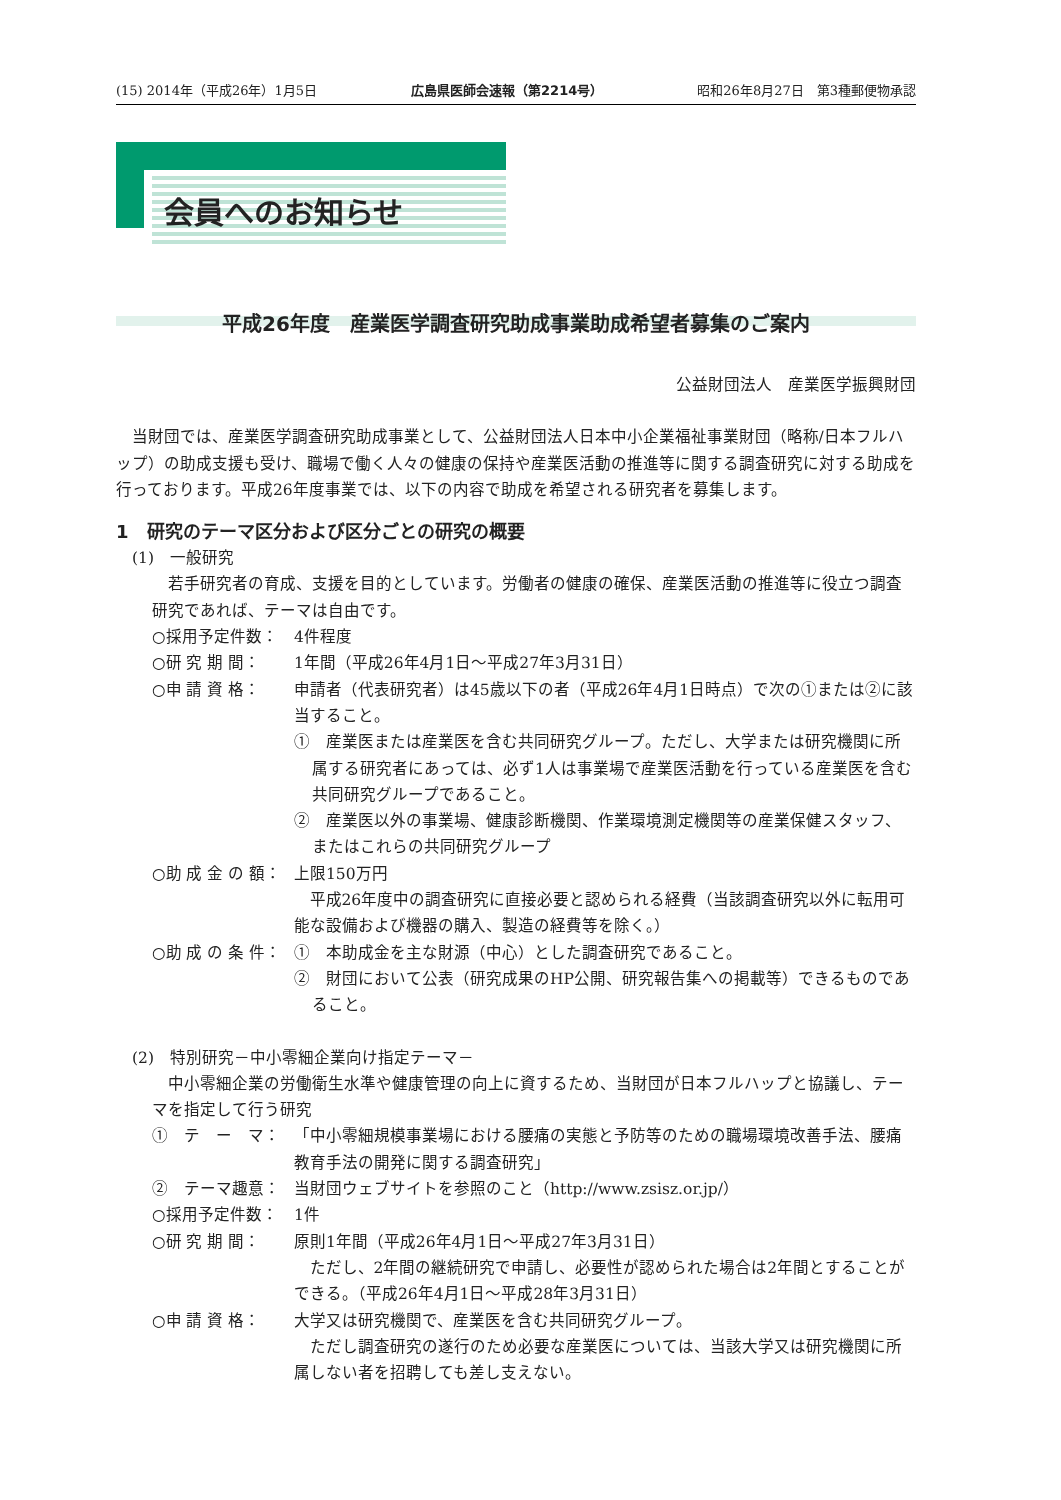(15) 2014年（平成26年）1月5日 広島県医師会速報（第2214号） 昭和26年8月27日　第3種郵便物承認
会員へのお知らせ
平成26年度　産業医学調査研究助成事業助成希望者募集のご案内
公益財団法人　産業医学振興財団
当財団では、産業医学調査研究助成事業として、公益財団法人日本中小企業福祉事業財団（略称/日本フルハップ）の助成支援も受け、職場で働く人々の健康の保持や産業医活動の推進等に関する調査研究に対する助成を行っております。平成26年度事業では、以下の内容で助成を希望される研究者を募集します。
1　研究のテーマ区分および区分ごとの研究の概要
(1)　一般研究
若手研究者の育成、支援を目的としています。労働者の健康の確保、産業医活動の推進等に役立つ調査研究であれば、テーマは自由です。
○採用予定件数： 4件程度
○研 究 期 間： 1年間（平成26年4月1日～平成27年3月31日）
○申 請 資 格： 申請者（代表研究者）は45歳以下の者（平成26年4月1日時点）で次の①または②に該当すること。
①　産業医または産業医を含む共同研究グループ。ただし、大学または研究機関に所属する研究者にあっては、必ず1人は事業場で産業医活動を行っている産業医を含む共同研究グループであること。
②　産業医以外の事業場、健康診断機関、作業環境測定機関等の産業保健スタッフ、またはこれらの共同研究グループ
○助 成 金 の 額： 上限150万円
平成26年度中の調査研究に直接必要と認められる経費（当該調査研究以外に転用可能な設備および機器の購入、製造の経費等を除く。）
○助 成 の 条 件： ①　本助成金を主な財源（中心）とした調査研究であること。
②　財団において公表（研究成果のHP公開、研究報告集への掲載等）できるものであること。
(2)　特別研究－中小零細企業向け指定テーマ－
中小零細企業の労働衛生水準や健康管理の向上に資するため、当財団が日本フルハップと協議し、テーマを指定して行う研究
①　テ　ー　マ： 「中小零細規模事業場における腰痛の実態と予防等のための職場環境改善手法、腰痛教育手法の開発に関する調査研究」
②　テーマ趣意： 当財団ウェブサイトを参照のこと（http://www.zsisz.or.jp/）
○採用予定件数： 1件
○研 究 期 間： 原則1年間（平成26年4月1日～平成27年3月31日）
ただし、2年間の継続研究で申請し、必要性が認められた場合は2年間とすることができる。（平成26年4月1日～平成28年3月31日）
○申 請 資 格： 大学又は研究機関で、産業医を含む共同研究グループ。
ただし調査研究の遂行のため必要な産業医については、当該大学又は研究機関に所属しない者を招聘しても差し支えない。